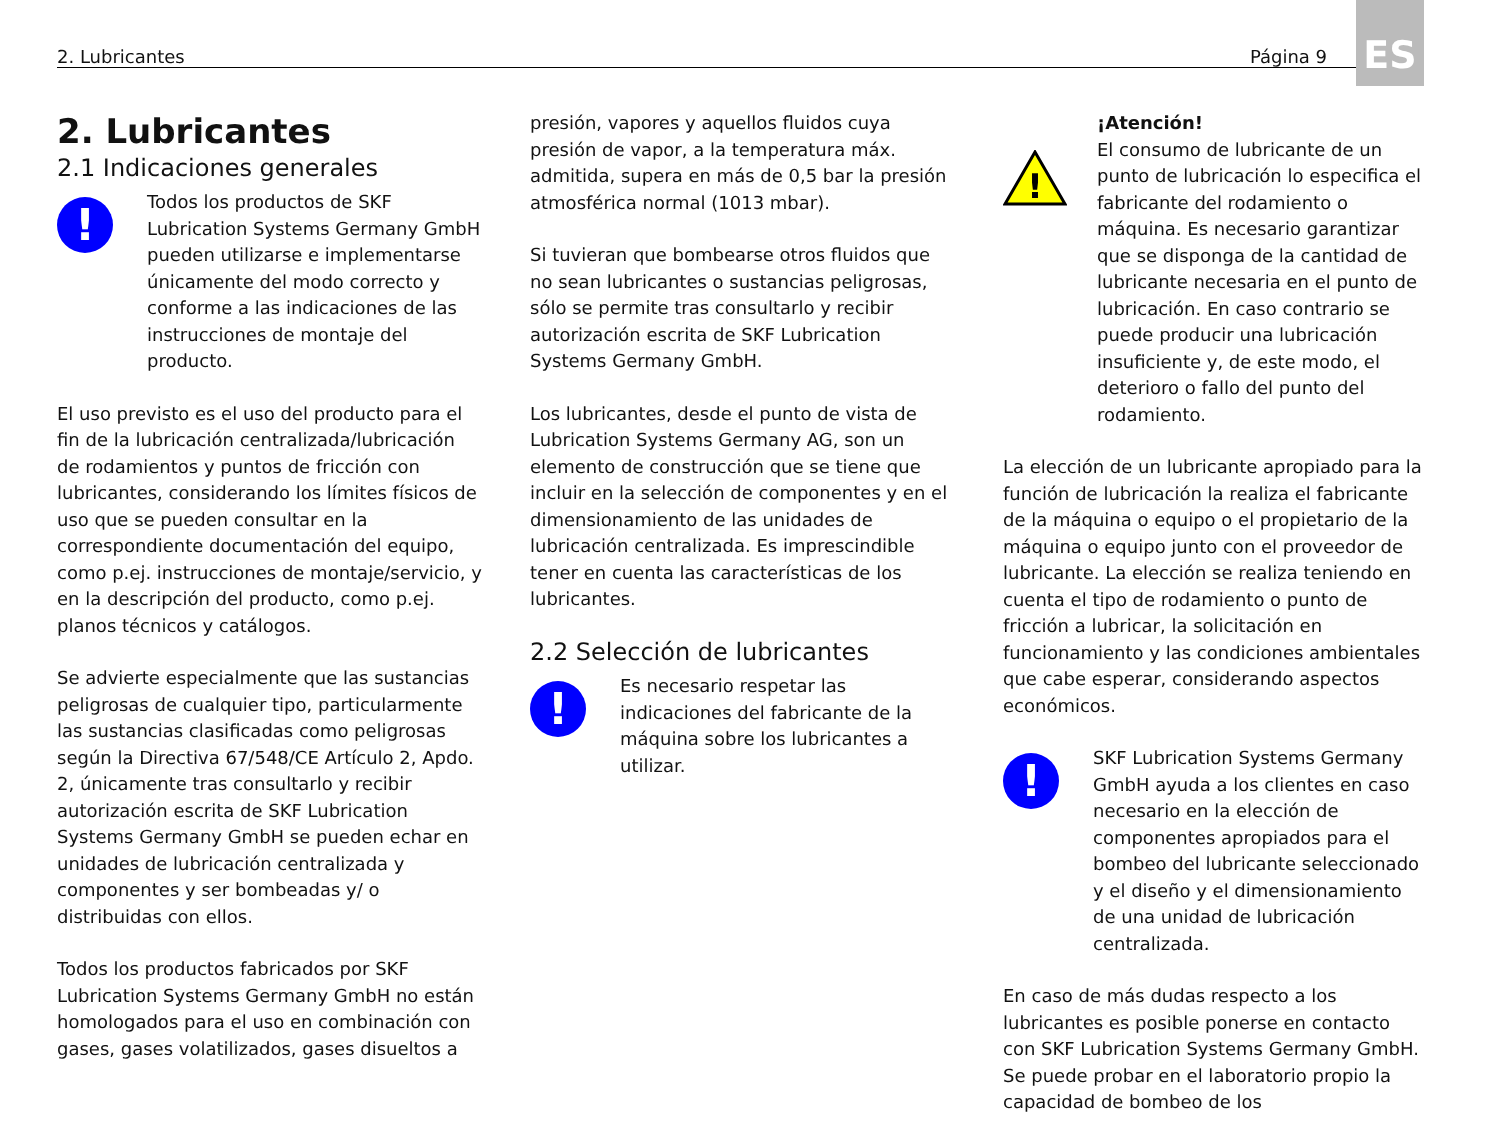2. Lubricantes Página 9 ES
2. Lubricantes
2.1 Indicaciones generales
!
Todos los productos de SKF Lubrication Systems Germany GmbH pueden utilizarse e implementarse únicamente del modo correcto y conforme a las indicaciones de las instrucciones de montaje del producto.
El uso previsto es el uso del producto para el fin de la lubricación centralizada/lubricación de rodamientos y puntos de fricción con lubricantes, considerando los límites físicos de uso que se pueden consultar en la correspondiente documentación del equipo, como p.ej. instrucciones de montaje/servicio, y en la descripción del producto, como p.ej. planos técnicos y catálogos.
Se advierte especialmente que las sustancias peligrosas de cualquier tipo, particularmente las sustancias clasificadas como peligrosas según la Directiva 67/548/CE Artículo 2, Apdo. 2, únicamente tras consultarlo y recibir autorización escrita de SKF Lubrication Systems Germany GmbH se pueden echar en unidades de lubricación centralizada y componentes y ser bombeadas y/ o distribuidas con ellos.
Todos los productos fabricados por SKF Lubrication Systems Germany GmbH no están homologados para el uso en combinación con gases, gases volatilizados, gases disueltos a
presión, vapores y aquellos fluidos cuya presión de vapor, a la temperatura máx. admitida, supera en más de 0,5 bar la presión atmosférica normal (1013 mbar).
Si tuvieran que bombearse otros fluidos que no sean lubricantes o sustancias peligrosas, sólo se permite tras consultarlo y recibir autorización escrita de SKF Lubrication Systems Germany GmbH.
Los lubricantes, desde el punto de vista de Lubrication Systems Germany AG, son un elemento de construcción que se tiene que incluir en la selección de componentes y en el dimensionamiento de las unidades de lubricación centralizada. Es imprescindible tener en cuenta las características de los lubricantes.
2.2 Selección de lubricantes
!
Es necesario respetar las indicaciones del fabricante de la máquina sobre los lubricantes a utilizar.
!
¡Atención!
El consumo de lubricante de un punto de lubricación lo especifica el fabricante del rodamiento o máquina. Es necesario garantizar que se disponga de la cantidad de lubricante necesaria en el punto de lubricación. En caso contrario se puede producir una lubricación insuficiente y, de este modo, el deterioro o fallo del punto del rodamiento.
La elección de un lubricante apropiado para la función de lubricación la realiza el fabricante de la máquina o equipo o el propietario de la máquina o equipo junto con el proveedor de lubricante. La elección se realiza teniendo en cuenta el tipo de rodamiento o punto de fricción a lubricar, la solicitación en funcionamiento y las condiciones ambientales que cabe esperar, considerando aspectos económicos.
!
SKF Lubrication Systems Germany GmbH ayuda a los clientes en caso necesario en la elección de componentes apropiados para el bombeo del lubricante seleccionado y el diseño y el dimensionamiento de una unidad de lubricación centralizada.
En caso de más dudas respecto a los lubricantes es posible ponerse en contacto con SKF Lubrication Systems Germany GmbH. Se puede probar en el laboratorio propio la capacidad de bombeo de los